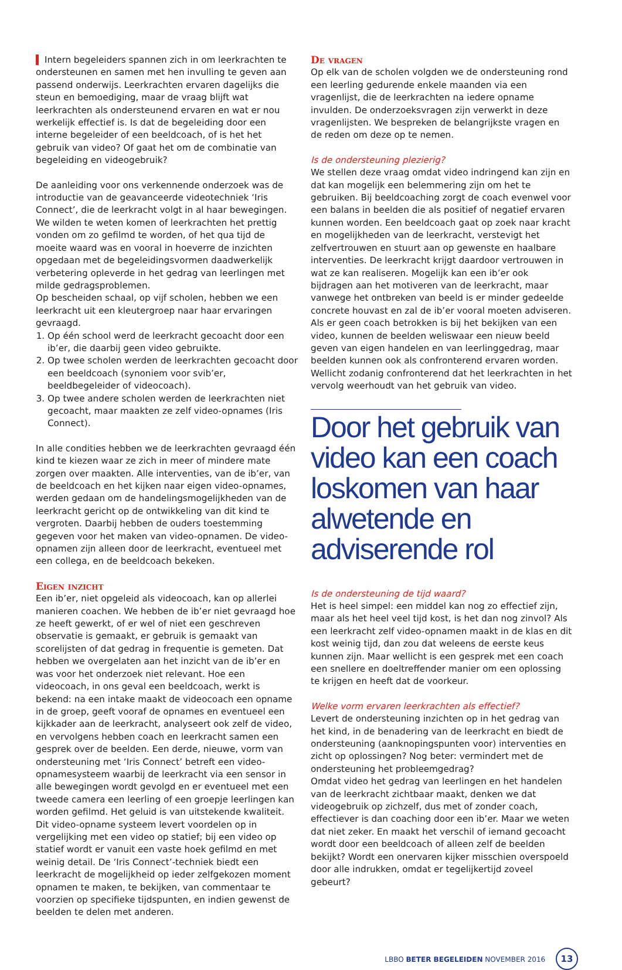Intern begeleiders spannen zich in om leerkrachten te ondersteunen en samen met hen invulling te geven aan passend onderwijs. Leerkrachten ervaren dagelijks die steun en bemoediging, maar de vraag blijft wat leerkrachten als ondersteunend ervaren en wat er nou werkelijk effectief is. Is dat de begeleiding door een interne begeleider of een beeldcoach, of is het het gebruik van video? Of gaat het om de combinatie van begeleiding en videogebruik?
De aanleiding voor ons verkennende onderzoek was de introductie van de geavanceerde videotechniek ‘Iris Connect’, die de leerkracht volgt in al haar bewegingen. We wilden te weten komen of leerkrachten het prettig vonden om zo gefilmd te worden, of het qua tijd de moeite waard was en vooral in hoeverre de inzichten opgedaan met de begeleidingsvormen daadwerkelijk verbetering opleverde in het gedrag van leerlingen met milde gedragsproblemen.
Op bescheiden schaal, op vijf scholen, hebben we een leerkracht uit een kleutergroep naar haar ervaringen gevraagd.
1. Op één school werd de leerkracht gecoacht door een ib’er, die daarbij geen video gebruikte.
2. Op twee scholen werden de leerkrachten gecoacht door een beeldcoach (synoniem voor svib’er, beeldbegeleider of videocoach).
3. Op twee andere scholen werden de leerkrachten niet gecoacht, maar maakten ze zelf video-opnames (Iris Connect).
In alle condities hebben we de leerkrachten gevraagd één kind te kiezen waar ze zich in meer of mindere mate zorgen over maakten. Alle interventies, van de ib’er, van de beeldcoach en het kijken naar eigen video-opnames, werden gedaan om de handelingsmogelijkheden van de leerkracht gericht op de ontwikkeling van dit kind te vergroten. Daarbij hebben de ouders toestemming gegeven voor het maken van video-opnamen. De video-opnamen zijn alleen door de leerkracht, eventueel met een collega, en de beeldcoach bekeken.
Eigen inzicht
Een ib’er, niet opgeleid als videocoach, kan op allerlei manieren coachen. We hebben de ib’er niet gevraagd hoe ze heeft gewerkt, of er wel of niet een geschreven observatie is gemaakt, er gebruik is gemaakt van scorelijsten of dat gedrag in frequentie is gemeten. Dat hebben we overgelaten aan het inzicht van de ib’er en was voor het onderzoek niet relevant. Hoe een videocoach, in ons geval een beeldcoach, werkt is bekend: na een intake maakt de videocoach een opname in de groep, geeft vooraf de opnames en eventueel een kijkkader aan de leerkracht, analyseert ook zelf de video, en vervolgens hebben coach en leerkracht samen een gesprek over de beelden. Een derde, nieuwe, vorm van ondersteuning met ‘Iris Connect’ betreft een video-opnamesysteem waarbij de leerkracht via een sensor in alle bewegingen wordt gevolgd en er eventueel met een tweede camera een leerling of een groepje leerlingen kan worden gefilmd. Het geluid is van uitstekende kwaliteit. Dit video-opname systeem levert voordelen op in vergelijking met een video op statief; bij een video op statief wordt er vanuit een vaste hoek gefilmd en met weinig detail. De ‘Iris Connect’-techniek biedt een leerkracht de mogelijkheid op ieder zelfgekozen moment opnamen te maken, te bekijken, van commentaar te voorzien op specifieke tijdspunten, en indien gewenst de beelden te delen met anderen.
De vragen
Op elk van de scholen volgden we de ondersteuning rond een leerling gedurende enkele maanden via een vragenlijst, die de leerkrachten na iedere opname invulden. De onderzoeksvragen zijn verwerkt in deze vragenlijsten. We bespreken de belangrijkste vragen en de reden om deze op te nemen.
Is de ondersteuning plezierig?
We stellen deze vraag omdat video indringend kan zijn en dat kan mogelijk een belemmering zijn om het te gebruiken. Bij beeldcoaching zorgt de coach evenwel voor een balans in beelden die als positief of negatief ervaren kunnen worden. Een beeldcoach gaat op zoek naar kracht en mogelijkheden van de leerkracht, verstevigt het zelfvertrouwen en stuurt aan op gewenste en haalbare interventies. De leerkracht krijgt daardoor vertrouwen in wat ze kan realiseren. Mogelijk kan een ib’er ook bijdragen aan het motiveren van de leerkracht, maar vanwege het ontbreken van beeld is er minder gedeelde concrete houvast en zal de ib’er vooral moeten adviseren. Als er geen coach betrokken is bij het bekijken van een video, kunnen de beelden weliswaar een nieuw beeld geven van eigen handelen en van leerlinggedrag, maar beelden kunnen ook als confronterend ervaren worden. Wellicht zodanig confronterend dat het leerkrachten in het vervolg weerhoudt van het gebruik van video.
Door het gebruik van video kan een coach loskomen van haar alwetende en adviserende rol
Is de ondersteuning de tijd waard?
Het is heel simpel: een middel kan nog zo effectief zijn, maar als het heel veel tijd kost, is het dan nog zinvol? Als een leerkracht zelf video-opnamen maakt in de klas en dit kost weinig tijd, dan zou dat weleens de eerste keus kunnen zijn. Maar wellicht is een gesprek met een coach een snellere en doeltreffender manier om een oplossing te krijgen en heeft dat de voorkeur.
Welke vorm ervaren leerkrachten als effectief?
Levert de ondersteuning inzichten op in het gedrag van het kind, in de benadering van de leerkracht en biedt de ondersteuning (aanknopingspunten voor) interventies en zicht op oplossingen? Nog beter: vermindert met de ondersteuning het probleemgedrag?
Omdat video het gedrag van leerlingen en het handelen van de leerkracht zichtbaar maakt, denken we dat videogebruik op zichzelf, dus met of zonder coach, effectiever is dan coaching door een ib’er. Maar we weten dat niet zeker. En maakt het verschil of iemand gecoacht wordt door een beeldcoach of alleen zelf de beelden bekijkt? Wordt een onervaren kijker misschien overspoeld door alle indrukken, omdat er tegelijkertijd zoveel gebeurt?
LBBO BETER BEGELEIDEN NOVEMBER 2016 13